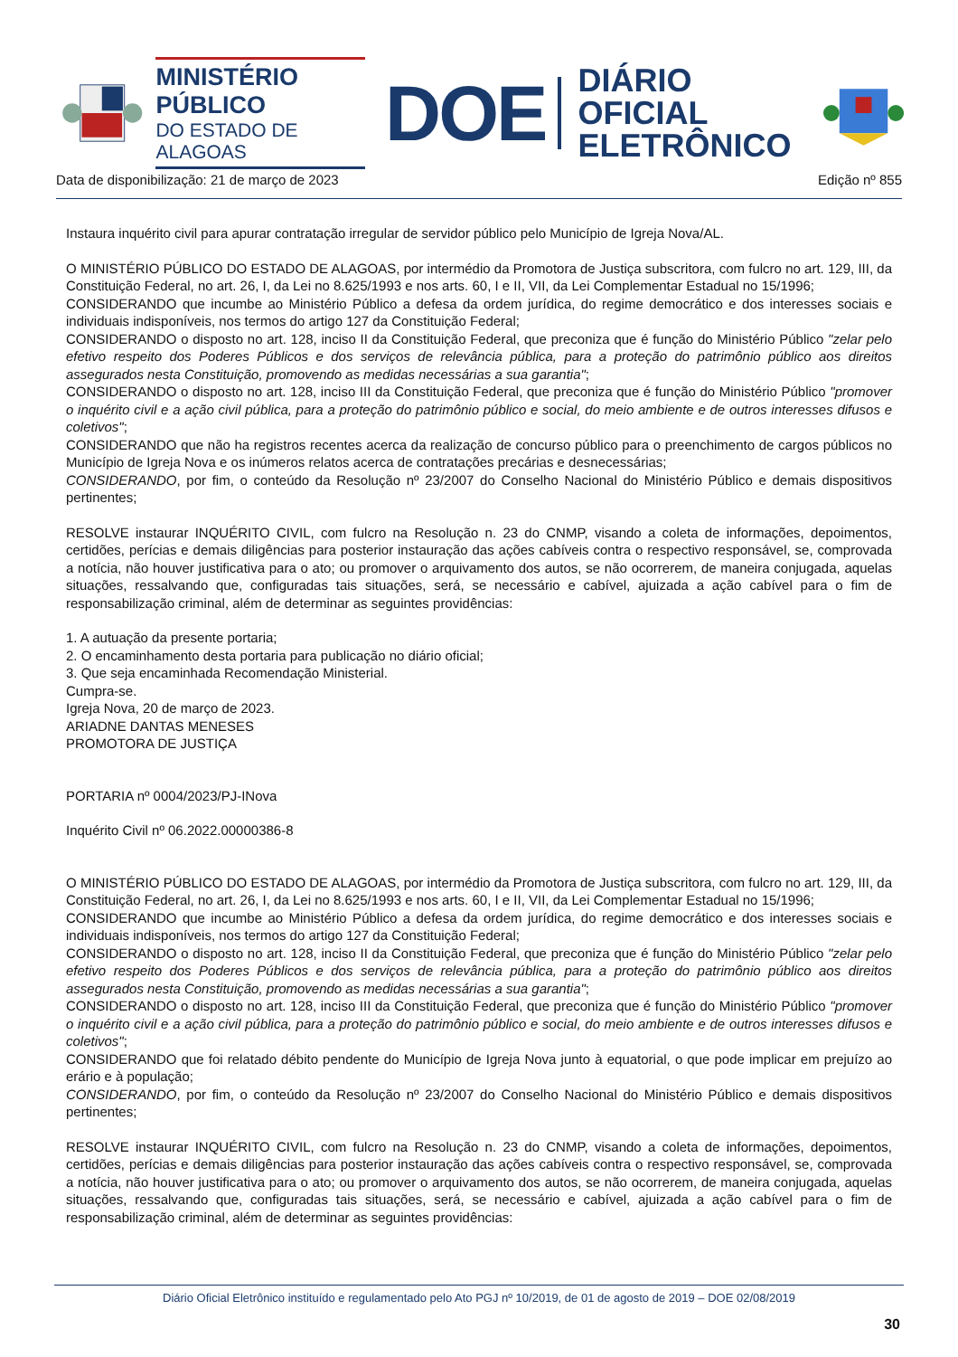MINISTÉRIO PÚBLICO
DO ESTADO DE ALAGOAS
DOE
DIÁRIO OFICIAL
ELETRÔNICO
Data de disponibilização: 21 de março de 2023 Edição nº 855
Instaura inquérito civil para apurar contratação irregular de servidor público pelo Município de Igreja Nova/AL.
O MINISTÉRIO PÚBLICO DO ESTADO DE ALAGOAS, por intermédio da Promotora de Justiça subscritora, com fulcro no art. 129, III, da Constituição Federal, no art. 26, I, da Lei no 8.625/1993 e nos arts. 60, I e II, VII, da Lei Complementar Estadual no 15/1996;
CONSIDERANDO que incumbe ao Ministério Público a defesa da ordem jurídica, do regime democrático e dos interesses sociais e individuais indisponíveis, nos termos do artigo 127 da Constituição Federal;
CONSIDERANDO o disposto no art. 128, inciso II da Constituição Federal, que preconiza que é função do Ministério Público "zelar pelo efetivo respeito dos Poderes Públicos e dos serviços de relevância pública, para a proteção do patrimônio público aos direitos assegurados nesta Constituição, promovendo as medidas necessárias a sua garantia";
CONSIDERANDO o disposto no art. 128, inciso III da Constituição Federal, que preconiza que é função do Ministério Público "promover o inquérito civil e a ação civil pública, para a proteção do patrimônio público e social, do meio ambiente e de outros interesses difusos e coletivos";
CONSIDERANDO que não ha registros recentes acerca da realização de concurso público para o preenchimento de cargos públicos no Município de Igreja Nova e os inúmeros relatos acerca de contratações precárias e desnecessárias;
CONSIDERANDO, por fim, o conteúdo da Resolução nº 23/2007 do Conselho Nacional do Ministério Público e demais dispositivos pertinentes;
RESOLVE instaurar INQUÉRITO CIVIL, com fulcro na Resolução n. 23 do CNMP, visando a coleta de informações, depoimentos, certidões, perícias e demais diligências para posterior instauração das ações cabíveis contra o respectivo responsável, se, comprovada a notícia, não houver justificativa para o ato; ou promover o arquivamento dos autos, se não ocorrerem, de maneira conjugada, aquelas situações, ressalvando que, configuradas tais situações, será, se necessário e cabível, ajuizada a ação cabível para o fim de responsabilização criminal, além de determinar as seguintes providências:
1. A autuação da presente portaria;
2. O encaminhamento desta portaria para publicação no diário oficial;
3. Que seja encaminhada Recomendação Ministerial.
Cumpra-se.
Igreja Nova, 20 de março de 2023.
ARIADNE DANTAS MENESES
PROMOTORA DE JUSTIÇA
PORTARIA nº 0004/2023/PJ-INova
Inquérito Civil nº 06.2022.00000386-8
O MINISTÉRIO PÚBLICO DO ESTADO DE ALAGOAS, por intermédio da Promotora de Justiça subscritora, com fulcro no art. 129, III, da Constituição Federal, no art. 26, I, da Lei no 8.625/1993 e nos arts. 60, I e II, VII, da Lei Complementar Estadual no 15/1996;
CONSIDERANDO que incumbe ao Ministério Público a defesa da ordem jurídica, do regime democrático e dos interesses sociais e individuais indisponíveis, nos termos do artigo 127 da Constituição Federal;
CONSIDERANDO o disposto no art. 128, inciso II da Constituição Federal, que preconiza que é função do Ministério Público "zelar pelo efetivo respeito dos Poderes Públicos e dos serviços de relevância pública, para a proteção do patrimônio público aos direitos assegurados nesta Constituição, promovendo as medidas necessárias a sua garantia";
CONSIDERANDO o disposto no art. 128, inciso III da Constituição Federal, que preconiza que é função do Ministério Público "promover o inquérito civil e a ação civil pública, para a proteção do patrimônio público e social, do meio ambiente e de outros interesses difusos e coletivos";
CONSIDERANDO que foi relatado débito pendente do Município de Igreja Nova junto à equatorial, o que pode implicar em prejuízo ao erário e à população;
CONSIDERANDO, por fim, o conteúdo da Resolução nº 23/2007 do Conselho Nacional do Ministério Público e demais dispositivos pertinentes;
RESOLVE instaurar INQUÉRITO CIVIL, com fulcro na Resolução n. 23 do CNMP, visando a coleta de informações, depoimentos, certidões, perícias e demais diligências para posterior instauração das ações cabíveis contra o respectivo responsável, se, comprovada a notícia, não houver justificativa para o ato; ou promover o arquivamento dos autos, se não ocorrerem, de maneira conjugada, aquelas situações, ressalvando que, configuradas tais situações, será, se necessário e cabível, ajuizada a ação cabível para o fim de responsabilização criminal, além de determinar as seguintes providências:
Diário Oficial Eletrônico instituído e regulamentado pelo Ato PGJ nº 10/2019, de 01 de agosto de 2019 – DOE 02/08/2019
30